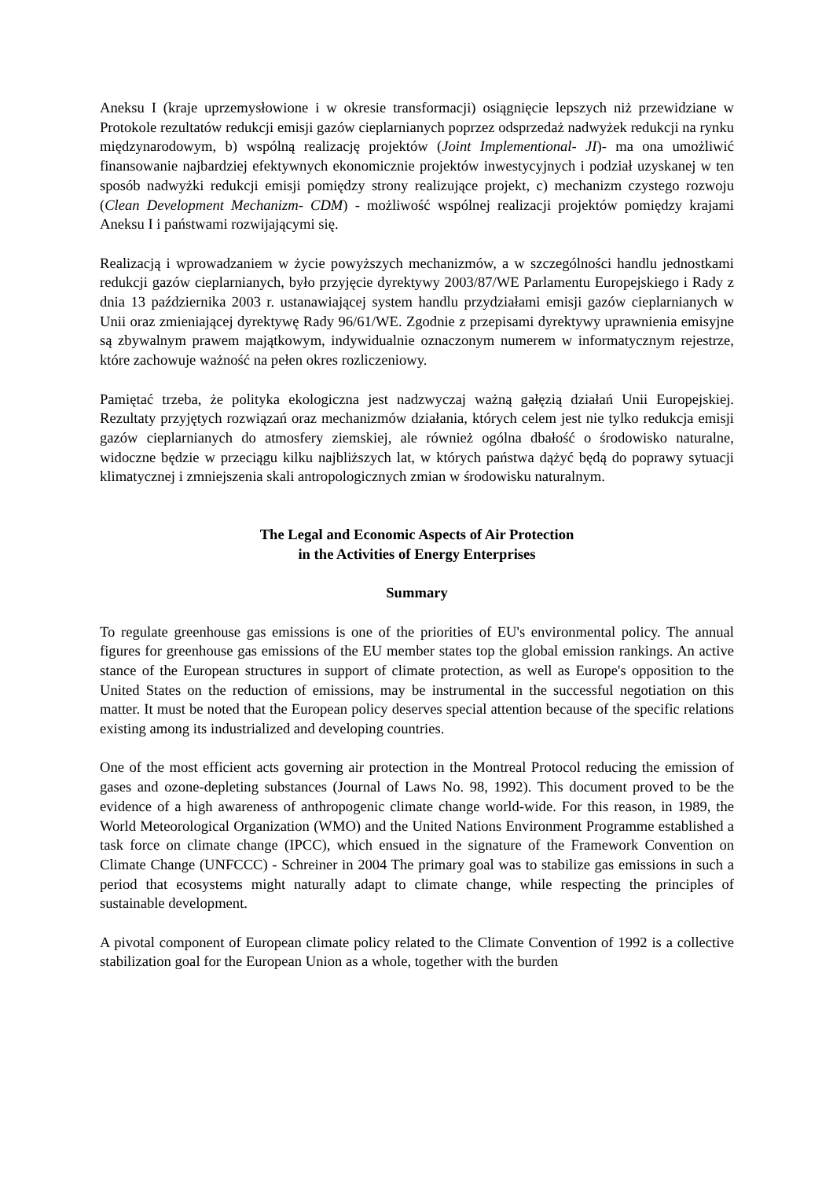Aneksu I (kraje uprzemysłowione i w okresie transformacji) osiągnięcie lepszych niż przewidziane w Protokole rezultatów redukcji emisji gazów cieplarnianych poprzez odsprzedaż nadwyżek redukcji na rynku międzynarodowym, b) wspólną realizację projektów (Joint Implementional- JI)- ma ona umożliwić finansowanie najbardziej efektywnych ekonomicznie projektów inwestycyjnych i podział uzyskanej w ten sposób nadwyżki redukcji emisji pomiędzy strony realizujące projekt, c) mechanizm czystego rozwoju (Clean Development Mechanizm- CDM) - możliwość wspólnej realizacji projektów pomiędzy krajami Aneksu I i państwami rozwijającymi się.
Realizacją i wprowadzaniem w życie powyższych mechanizmów, a w szczególności handlu jednostkami redukcji gazów cieplarnianych, było przyjęcie dyrektywy 2003/87/WE Parlamentu Europejskiego i Rady z dnia 13 października 2003 r. ustanawiającej system handlu przydziałami emisji gazów cieplarnianych w Unii oraz zmieniającej dyrektywę Rady 96/61/WE. Zgodnie z przepisami dyrektywy uprawnienia emisyjne są zbywalnym prawem majątkowym, indywidualnie oznaczonym numerem w informatycznym rejestrze, które zachowuje ważność na pełen okres rozliczeniowy.
Pamiętać trzeba, że polityka ekologiczna jest nadzwyczaj ważną gałęzią działań Unii Europejskiej. Rezultaty przyjętych rozwiązań oraz mechanizmów działania, których celem jest nie tylko redukcja emisji gazów cieplarnianych do atmosfery ziemskiej, ale również ogólna dbałość o środowisko naturalne, widoczne będzie w przeciągu kilku najbliższych lat, w których państwa dążyć będą do poprawy sytuacji klimatycznej i zmniejszenia skali antropologicznych zmian w środowisku naturalnym.
The Legal and Economic Aspects of Air Protection
in the Activities of Energy Enterprises
Summary
To regulate greenhouse gas emissions is one of the priorities of EU's environmental policy. The annual figures for greenhouse gas emissions of the EU member states top the global emission rankings. An active stance of the European structures in support of climate protection, as well as Europe's opposition to the United States on the reduction of emissions, may be instrumental in the successful negotiation on this matter. It must be noted that the European policy deserves special attention because of the specific relations existing among its industrialized and developing countries.
One of the most efficient acts governing air protection in the Montreal Protocol reducing the emission of gases and ozone-depleting substances (Journal of Laws No. 98, 1992). This document proved to be the evidence of a high awareness of anthropogenic climate change world-wide. For this reason, in 1989, the World Meteorological Organization (WMO) and the United Nations Environment Programme established a task force on climate change (IPCC), which ensued in the signature of the Framework Convention on Climate Change (UNFCCC) - Schreiner in 2004 The primary goal was to stabilize gas emissions in such a period that ecosystems might naturally adapt to climate change, while respecting the principles of sustainable development.
A pivotal component of European climate policy related to the Climate Convention of 1992 is a collective stabilization goal for the European Union as a whole, together with the burden